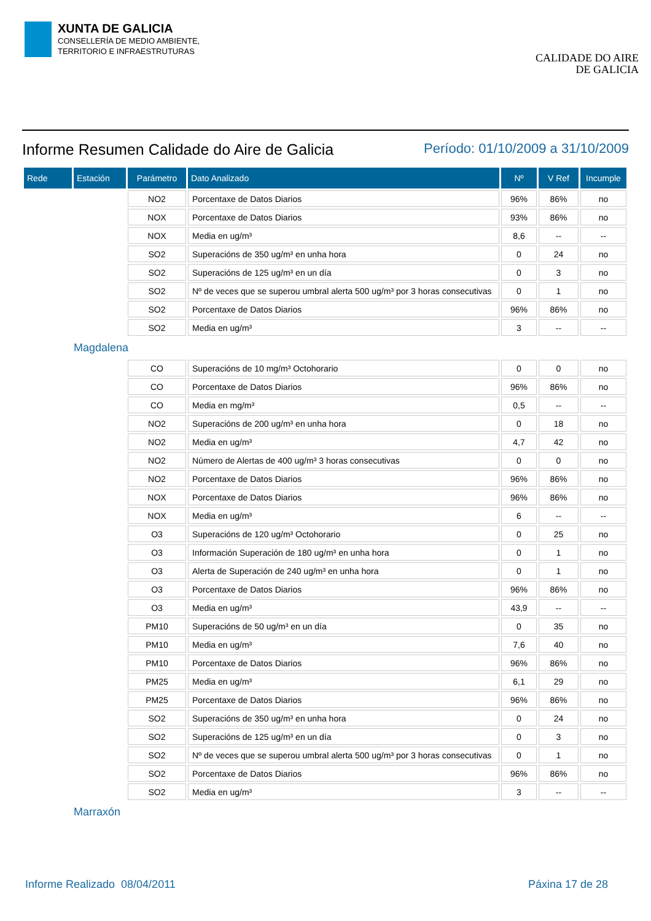XUNTA DE GALICIA
CONSELLERÍA DE MEDIO AMBIENTE,
TERRITORIO E INFRAESTRUTURAS
CALIDADE DO AIRE
DE GALICIA
Informe Resumen Calidade do Aire de Galicia
Período: 01/10/2009 a 31/10/2009
| Rede | Estación | Parámetro | Dato Analizado | Nº | V Ref | Incumple |
| --- | --- | --- | --- | --- | --- | --- |
| | | NO2 | Porcentaxe de Datos Diarios | 96% | 86% | no |
| | | NOX | Porcentaxe de Datos Diarios | 93% | 86% | no |
| | | NOX | Media en ug/m³ | 8,6 | -- | -- |
| | | SO2 | Superacións de 350 ug/m³ en unha hora | 0 | 24 | no |
| | | SO2 | Superacións de 125 ug/m³ en un día | 0 | 3 | no |
| | | SO2 | Nº de veces que se superou umbral alerta 500 ug/m³ por 3 horas consecutivas | 0 | 1 | no |
| | | SO2 | Porcentaxe de Datos Diarios | 96% | 86% | no |
| | | SO2 | Media en ug/m³ | 3 | -- | -- |
| | Magdalena | | | | | |
| | | CO | Superacións de 10 mg/m³ Octohorario | 0 | 0 | no |
| | | CO | Porcentaxe de Datos Diarios | 96% | 86% | no |
| | | CO | Media en mg/m³ | 0,5 | -- | -- |
| | | NO2 | Superacións de 200 ug/m³ en unha hora | 0 | 18 | no |
| | | NO2 | Media en ug/m³ | 4,7 | 42 | no |
| | | NO2 | Número de Alertas de 400 ug/m³ 3 horas consecutivas | 0 | 0 | no |
| | | NO2 | Porcentaxe de Datos Diarios | 96% | 86% | no |
| | | NOX | Porcentaxe de Datos Diarios | 96% | 86% | no |
| | | NOX | Media en ug/m³ | 6 | -- | -- |
| | | O3 | Superacións de 120 ug/m³ Octohorario | 0 | 25 | no |
| | | O3 | Información Superación de 180 ug/m³ en unha hora | 0 | 1 | no |
| | | O3 | Alerta de Superación de 240 ug/m³ en unha hora | 0 | 1 | no |
| | | O3 | Porcentaxe de Datos Diarios | 96% | 86% | no |
| | | O3 | Media en ug/m³ | 43,9 | -- | -- |
| | | PM10 | Superacións de 50 ug/m³ en un día | 0 | 35 | no |
| | | PM10 | Media en ug/m³ | 7,6 | 40 | no |
| | | PM10 | Porcentaxe de Datos Diarios | 96% | 86% | no |
| | | PM25 | Media en ug/m³ | 6,1 | 29 | no |
| | | PM25 | Porcentaxe de Datos Diarios | 96% | 86% | no |
| | | SO2 | Superacións de 350 ug/m³ en unha hora | 0 | 24 | no |
| | | SO2 | Superacións de 125 ug/m³ en un día | 0 | 3 | no |
| | | SO2 | Nº de veces que se superou umbral alerta 500 ug/m³ por 3 horas consecutivas | 0 | 1 | no |
| | | SO2 | Porcentaxe de Datos Diarios | 96% | 86% | no |
| | | SO2 | Media en ug/m³ | 3 | -- | -- |
| | Marraxón | | | | | |
Informe Realizado 08/04/2011 Páxina 17 de 28